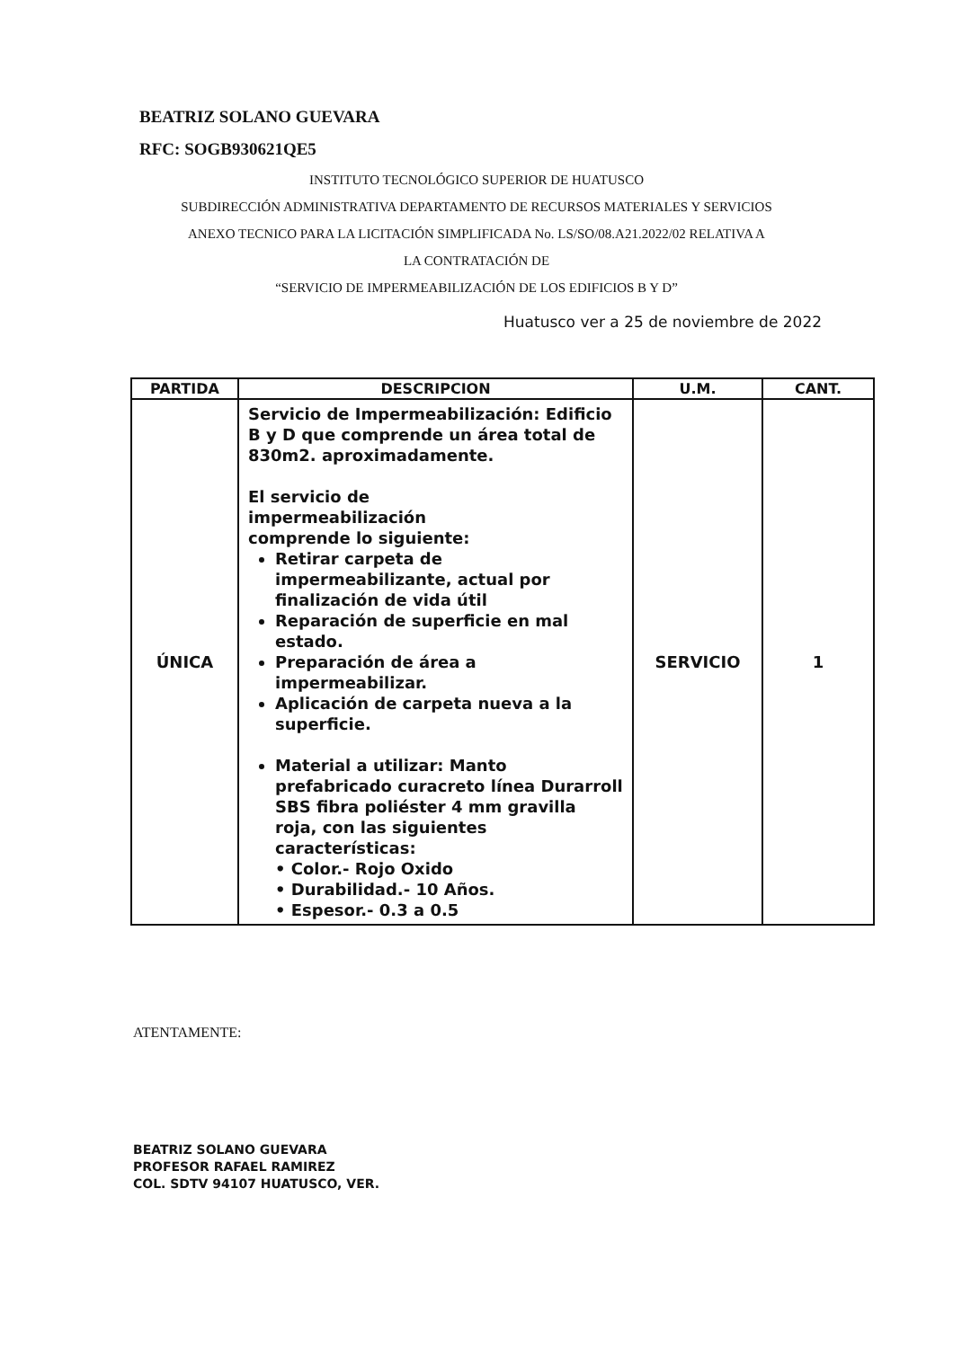BEATRIZ SOLANO GUEVARA
RFC: SOGB930621QE5
INSTITUTO TECNOLÓGICO SUPERIOR DE HUATUSCO
SUBDIRECCIÓN ADMINISTRATIVA DEPARTAMENTO DE RECURSOS MATERIALES Y SERVICIOS
ANEXO TECNICO PARA LA LICITACIÓN SIMPLIFICADA No. LS/SO/08.A21.2022/02 RELATIVA A
LA CONTRATACIÓN DE
“SERVICIO DE IMPERMEABILIZACIÓN DE LOS EDIFICIOS B Y D”
Huatusco ver a 25 de noviembre de 2022
| PARTIDA | DESCRIPCION | U.M. | CANT. |
| --- | --- | --- | --- |
| ÚNICA | Servicio de Impermeabilización: Edificio B y D que comprende un área total de 830m2. aproximadamente. El servicio de impermeabilización comprende lo siguiente: Retirar carpeta de impermeabilizante, actual por finalización de vida útil Reparación de superficie en mal estado. Preparación de área a impermeabilizar. Aplicación de carpeta nueva a la superficie. Material a utilizar: Manto prefabricado curacreto línea Durarroll SBS fibra poliéster 4 mm gravilla roja, con las siguientes características: • Color.- Rojo Oxido • Durabilidad.- 10 Años. • Espesor.- 0.3 a 0.5 | SERVICIO | 1 |
ATENTAMENTE:
BEATRIZ SOLANO GUEVARA
PROFESOR RAFAEL RAMIREZ
COL. SDTV 94107 HUATUSCO, VER.